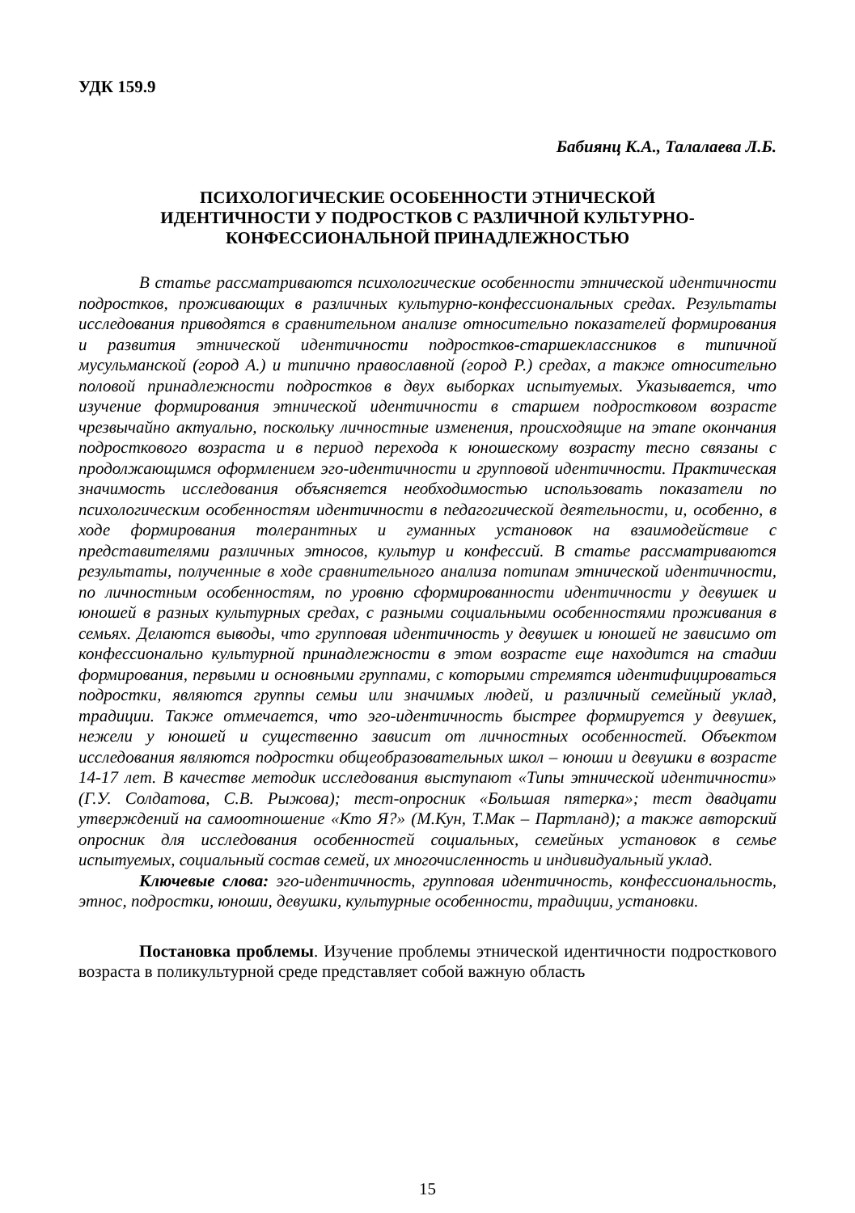УДК 159.9
Бабиянц К.А., Талалаева Л.Б.
ПСИХОЛОГИЧЕСКИЕ ОСОБЕННОСТИ ЭТНИЧЕСКОЙ
ИДЕНТИЧНОСТИ У ПОДРОСТКОВ С РАЗЛИЧНОЙ КУЛЬТУРНО-
КОНФЕССИОНАЛЬНОЙ ПРИНАДЛЕЖНОСТЬЮ
В статье рассматриваются психологические особенности этнической идентичности подростков, проживающих в различных культурно-конфессиональных средах. Результаты исследования приводятся в сравнительном анализе относительно показателей формирования и развития этнической идентичности подростков-старшеклассников в типичной мусульманской (город А.) и типично православной (город Р.) средах, а также относительно половой принадлежности подростков в двух выборках испытуемых. Указывается, что изучение формирования этнической идентичности в старшем подростковом возрасте чрезвычайно актуально, поскольку личностные изменения, происходящие на этапе окончания подросткового возраста и в период перехода к юношескому возрасту тесно связаны с продолжающимся оформлением эго-идентичности и групповой идентичности. Практическая значимость исследования объясняется необходимостью использовать показатели по психологическим особенностям идентичности в педагогической деятельности, и, особенно, в ходе формирования толерантных и гуманных установок на взаимодействие с представителями различных этносов, культур и конфессий. В статье рассматриваются результаты, полученные в ходе сравнительного анализа потипам этнической идентичности, по личностным особенностям, по уровню сформированности идентичности у девушек и юношей в разных культурных средах, с разными социальными особенностями проживания в семьях. Делаются выводы, что групповая идентичность у девушек и юношей не зависимо от конфессионально культурной принадлежности в этом возрасте еще находится на стадии формирования, первыми и основными группами, с которыми стремятся идентифицироваться подростки, являются группы семьи или значимых людей, и различный семейный уклад, традиции. Также отмечается, что эго-идентичность быстрее формируется у девушек, нежели у юношей и существенно зависит от личностных особенностей. Объектом исследования являются подростки общеобразовательных школ – юноши и девушки в возрасте 14-17 лет. В качестве методик исследования выступают «Типы этнической идентичности» (Г.У. Солдатова, С.В. Рыжова); тест-опросник «Большая пятерка»; тест двадцати утверждений на самоотношение «Кто Я?» (М.Кун, Т.Мак – Партланд); а также авторский опросник для исследования особенностей социальных, семейных установок в семье испытуемых, социальный состав семей, их многочисленность и индивидуальный уклад.
Ключевые слова: эго-идентичность, групповая идентичность, конфессиональность, этнос, подростки, юноши, девушки, культурные особенности, традиции, установки.
Постановка проблемы. Изучение проблемы этнической идентичности подросткового возраста в поликультурной среде представляет собой важную область
15